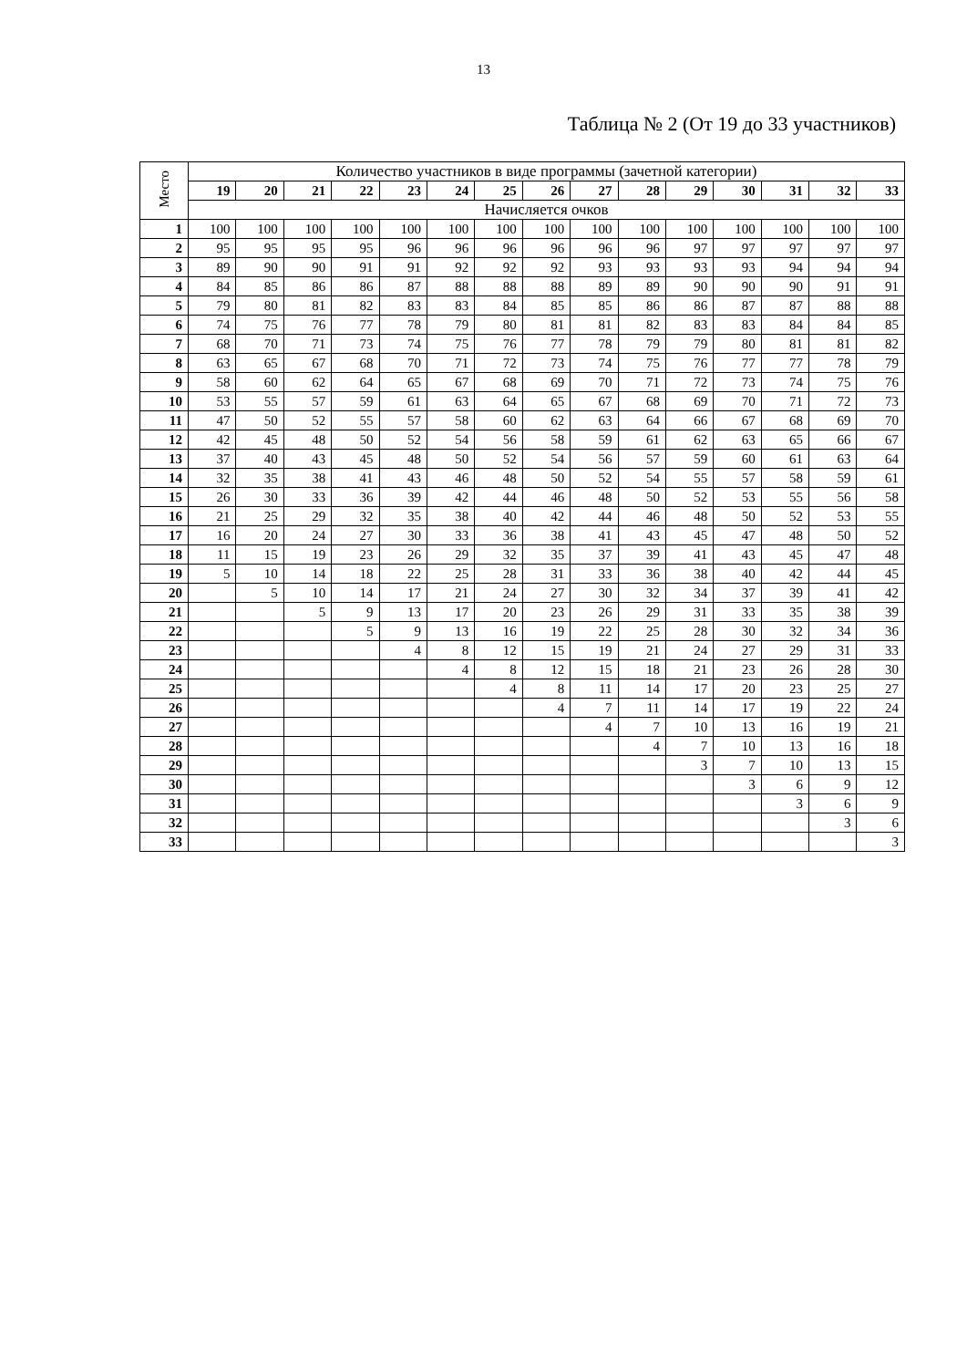13
Таблица № 2 (От 19 до 33 участников)
| Место | Количество участников в виде программы (зачетной категории) | | | | | | | | | | | | | | |
| | 19 | 20 | 21 | 22 | 23 | 24 | 25 | 26 | 27 | 28 | 29 | 30 | 31 | 32 | 33 |
| | Начисляется очков | | | | | | | | | | | | | | |
| 1 | 100 | 100 | 100 | 100 | 100 | 100 | 100 | 100 | 100 | 100 | 100 | 100 | 100 | 100 | 100 |
| 2 | 95 | 95 | 95 | 95 | 96 | 96 | 96 | 96 | 96 | 96 | 97 | 97 | 97 | 97 | 97 |
| 3 | 89 | 90 | 90 | 91 | 91 | 92 | 92 | 92 | 93 | 93 | 93 | 93 | 94 | 94 | 94 |
| 4 | 84 | 85 | 86 | 86 | 87 | 88 | 88 | 88 | 89 | 89 | 90 | 90 | 90 | 91 | 91 |
| 5 | 79 | 80 | 81 | 82 | 83 | 83 | 84 | 85 | 85 | 86 | 86 | 87 | 87 | 88 | 88 |
| 6 | 74 | 75 | 76 | 77 | 78 | 79 | 80 | 81 | 81 | 82 | 83 | 83 | 84 | 84 | 85 |
| 7 | 68 | 70 | 71 | 73 | 74 | 75 | 76 | 77 | 78 | 79 | 79 | 80 | 81 | 81 | 82 |
| 8 | 63 | 65 | 67 | 68 | 70 | 71 | 72 | 73 | 74 | 75 | 76 | 77 | 77 | 78 | 79 |
| 9 | 58 | 60 | 62 | 64 | 65 | 67 | 68 | 69 | 70 | 71 | 72 | 73 | 74 | 75 | 76 |
| 10 | 53 | 55 | 57 | 59 | 61 | 63 | 64 | 65 | 67 | 68 | 69 | 70 | 71 | 72 | 73 |
| 11 | 47 | 50 | 52 | 55 | 57 | 58 | 60 | 62 | 63 | 64 | 66 | 67 | 68 | 69 | 70 |
| 12 | 42 | 45 | 48 | 50 | 52 | 54 | 56 | 58 | 59 | 61 | 62 | 63 | 65 | 66 | 67 |
| 13 | 37 | 40 | 43 | 45 | 48 | 50 | 52 | 54 | 56 | 57 | 59 | 60 | 61 | 63 | 64 |
| 14 | 32 | 35 | 38 | 41 | 43 | 46 | 48 | 50 | 52 | 54 | 55 | 57 | 58 | 59 | 61 |
| 15 | 26 | 30 | 33 | 36 | 39 | 42 | 44 | 46 | 48 | 50 | 52 | 53 | 55 | 56 | 58 |
| 16 | 21 | 25 | 29 | 32 | 35 | 38 | 40 | 42 | 44 | 46 | 48 | 50 | 52 | 53 | 55 |
| 17 | 16 | 20 | 24 | 27 | 30 | 33 | 36 | 38 | 41 | 43 | 45 | 47 | 48 | 50 | 52 |
| 18 | 11 | 15 | 19 | 23 | 26 | 29 | 32 | 35 | 37 | 39 | 41 | 43 | 45 | 47 | 48 |
| 19 | 5 | 10 | 14 | 18 | 22 | 25 | 28 | 31 | 33 | 36 | 38 | 40 | 42 | 44 | 45 |
| 20 | | 5 | 10 | 14 | 17 | 21 | 24 | 27 | 30 | 32 | 34 | 37 | 39 | 41 | 42 |
| 21 | | | 5 | 9 | 13 | 17 | 20 | 23 | 26 | 29 | 31 | 33 | 35 | 38 | 39 |
| 22 | | | | 5 | 9 | 13 | 16 | 19 | 22 | 25 | 28 | 30 | 32 | 34 | 36 |
| 23 | | | | | 4 | 8 | 12 | 15 | 19 | 21 | 24 | 27 | 29 | 31 | 33 |
| 24 | | | | | | 4 | 8 | 12 | 15 | 18 | 21 | 23 | 26 | 28 | 30 |
| 25 | | | | | | | 4 | 8 | 11 | 14 | 17 | 20 | 23 | 25 | 27 |
| 26 | | | | | | | | 4 | 7 | 11 | 14 | 17 | 19 | 22 | 24 |
| 27 | | | | | | | | | 4 | 7 | 10 | 13 | 16 | 19 | 21 |
| 28 | | | | | | | | | | 4 | 7 | 10 | 13 | 16 | 18 |
| 29 | | | | | | | | | | | 3 | 7 | 10 | 13 | 15 |
| 30 | | | | | | | | | | | | 3 | 6 | 9 | 12 |
| 31 | | | | | | | | | | | | | 3 | 6 | 9 |
| 32 | | | | | | | | | | | | | | 3 | 6 |
| 33 | | | | | | | | | | | | | | | 3 |